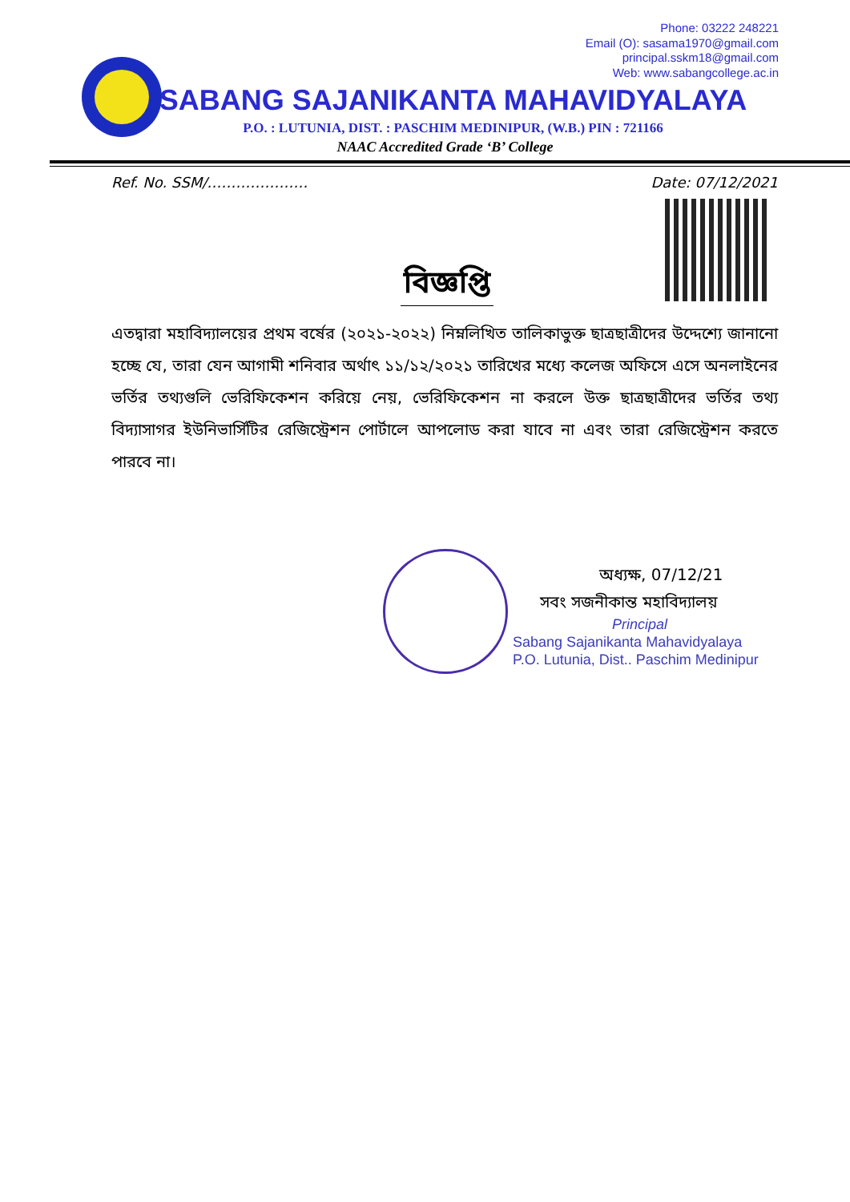Phone: 03222 248221
Email (O): sasama1970@gmail.com
principal.sskm18@gmail.com
Web: www.sabangcollege.ac.in
SABANG SAJANIKANTA MAHAVIDYALAYA
P.O. : LUTUNIA, DIST. : PASCHIM MEDINIPUR, (W.B.) PIN : 721166
NAAC Accredited Grade ‘B’ College
Ref. No. SSM/………………… Date: 07/12/2021
বিজ্ঞপ্তি
এতদ্বারা মহাবিদ্যালয়ের প্রথম বর্ষের (২০২১-২০২২) নিম্নলিখিত তালিকাভুক্ত ছাত্রছাত্রীদের উদ্দেশ্যে জানানো হচ্ছে যে, তারা যেন আগামী শনিবার অর্থাৎ ১১/১২/২০২১ তারিখের মধ্যে কলেজ অফিসে এসে অনলাইনের ভর্তির তথ্যগুলি ভেরিফিকেশন করিয়ে নেয়, ভেরিফিকেশন না করলে উক্ত ছাত্রছাত্রীদের ভর্তির তথ্য বিদ্যাসাগর ইউনিভার্সিটির রেজিস্ট্রেশন পোর্টালে আপলোড করা যাবে না এবং তারা রেজিস্ট্রেশন করতে পারবে না।
অধ্যক্ষ, 07/12/21
সবং সজনীকান্ত মহাবিদ্যালয়
Principal
Sabang Sajanikanta Mahavidyalaya
P.O. Lutunia, Dist.. Paschim Medinipur